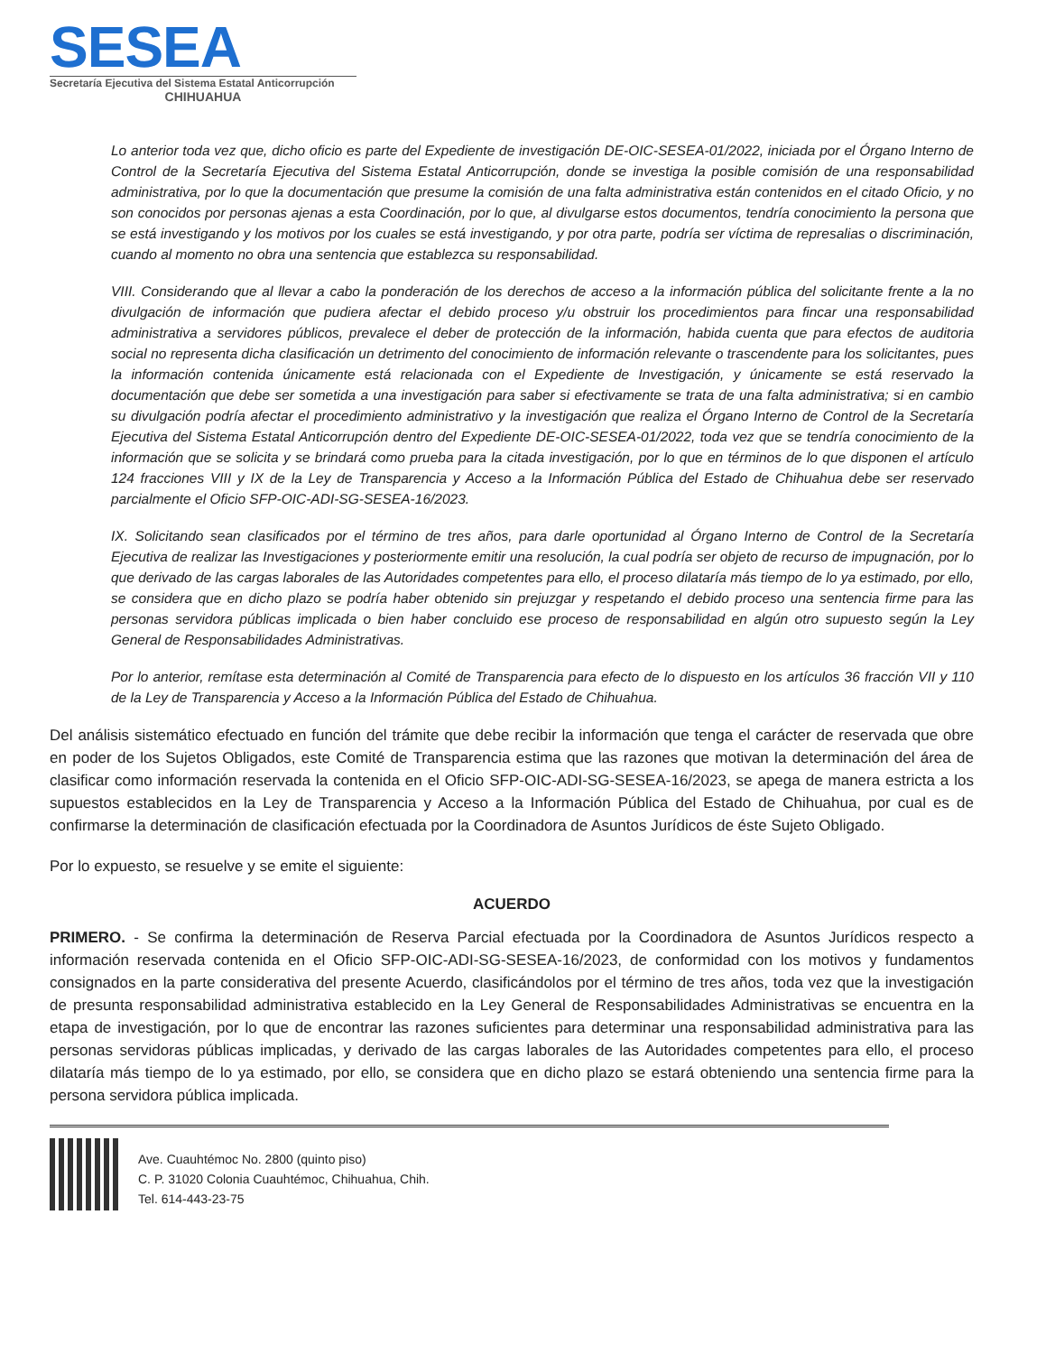SESEA
Secretaría Ejecutiva del Sistema Estatal Anticorrupción
CHIHUAHUA
Lo anterior toda vez que, dicho oficio es parte del Expediente de investigación DE-OIC-SESEA-01/2022, iniciada por el Órgano Interno de Control de la Secretaría Ejecutiva del Sistema Estatal Anticorrupción, donde se investiga la posible comisión de una responsabilidad administrativa, por lo que la documentación que presume la comisión de una falta administrativa están contenidos en el citado Oficio, y no son conocidos por personas ajenas a esta Coordinación, por lo que, al divulgarse estos documentos, tendría conocimiento la persona que se está investigando y los motivos por los cuales se está investigando, y por otra parte, podría ser víctima de represalias o discriminación, cuando al momento no obra una sentencia que establezca su responsabilidad.
VIII. Considerando que al llevar a cabo la ponderación de los derechos de acceso a la información pública del solicitante frente a la no divulgación de información que pudiera afectar el debido proceso y/u obstruir los procedimientos para fincar una responsabilidad administrativa a servidores públicos, prevalece el deber de protección de la información, habida cuenta que para efectos de auditoria social no representa dicha clasificación un detrimento del conocimiento de información relevante o trascendente para los solicitantes, pues la información contenida únicamente está relacionada con el Expediente de Investigación, y únicamente se está reservado la documentación que debe ser sometida a una investigación para saber si efectivamente se trata de una falta administrativa; si en cambio su divulgación podría afectar el procedimiento administrativo y la investigación que realiza el Órgano Interno de Control de la Secretaría Ejecutiva del Sistema Estatal Anticorrupción dentro del Expediente DE-OIC-SESEA-01/2022, toda vez que se tendría conocimiento de la información que se solicita y se brindará como prueba para la citada investigación, por lo que en términos de lo que disponen el artículo 124 fracciones VIII y IX de la Ley de Transparencia y Acceso a la Información Pública del Estado de Chihuahua debe ser reservado parcialmente el Oficio SFP-OIC-ADI-SG-SESEA-16/2023.
IX. Solicitando sean clasificados por el término de tres años, para darle oportunidad al Órgano Interno de Control de la Secretaría Ejecutiva de realizar las Investigaciones y posteriormente emitir una resolución, la cual podría ser objeto de recurso de impugnación, por lo que derivado de las cargas laborales de las Autoridades competentes para ello, el proceso dilataría más tiempo de lo ya estimado, por ello, se considera que en dicho plazo se podría haber obtenido sin prejuzgar y respetando el debido proceso una sentencia firme para las personas servidora públicas implicada o bien haber concluido ese proceso de responsabilidad en algún otro supuesto según la Ley General de Responsabilidades Administrativas.
Por lo anterior, remítase esta determinación al Comité de Transparencia para efecto de lo dispuesto en los artículos 36 fracción VII y 110 de la Ley de Transparencia y Acceso a la Información Pública del Estado de Chihuahua.
Del análisis sistemático efectuado en función del trámite que debe recibir la información que tenga el carácter de reservada que obre en poder de los Sujetos Obligados, este Comité de Transparencia estima que las razones que motivan la determinación del área de clasificar como información reservada la contenida en el Oficio SFP-OIC-ADI-SG-SESEA-16/2023, se apega de manera estricta a los supuestos establecidos en la Ley de Transparencia y Acceso a la Información Pública del Estado de Chihuahua, por cual es de confirmarse la determinación de clasificación efectuada por la Coordinadora de Asuntos Jurídicos de éste Sujeto Obligado.
Por lo expuesto, se resuelve y se emite el siguiente:
ACUERDO
PRIMERO. - Se confirma la determinación de Reserva Parcial efectuada por la Coordinadora de Asuntos Jurídicos respecto a información reservada contenida en el Oficio SFP-OIC-ADI-SG-SESEA-16/2023, de conformidad con los motivos y fundamentos consignados en la parte considerativa del presente Acuerdo, clasificándolos por el término de tres años, toda vez que la investigación de presunta responsabilidad administrativa establecido en la Ley General de Responsabilidades Administrativas se encuentra en la etapa de investigación, por lo que de encontrar las razones suficientes para determinar una responsabilidad administrativa para las personas servidoras públicas implicadas, y derivado de las cargas laborales de las Autoridades competentes para ello, el proceso dilataría más tiempo de lo ya estimado, por ello, se considera que en dicho plazo se estará obteniendo una sentencia firme para la persona servidora pública implicada.
Ave. Cuauhtémoc No. 2800 (quinto piso)
C. P. 31020 Colonia Cuauhtémoc, Chihuahua, Chih.
Tel. 614-443-23-75